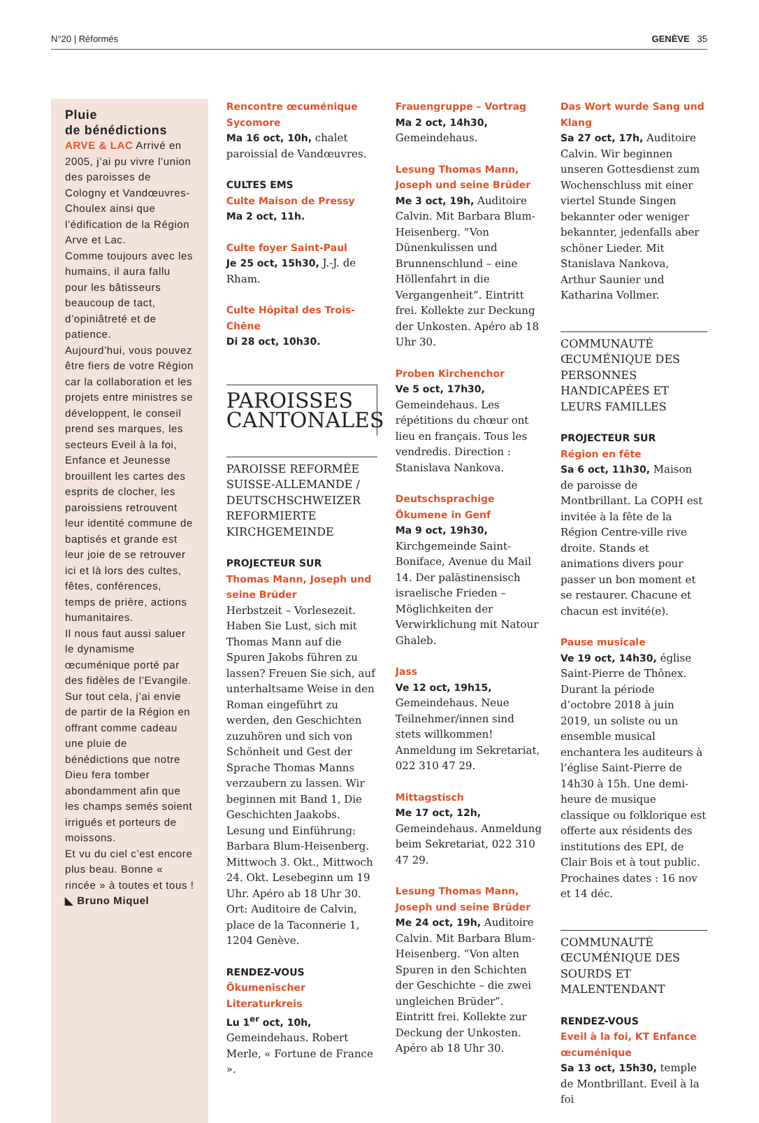N°20 | Réformés GENÈVE 35
Pluie
de bénédictions
ARVE & LAC Arrivé en 2005, j’ai pu vivre l’union des paroisses de Cologny et Vandœuvres-Choulex ainsi que l’édification de la Région Arve et Lac.
Comme toujours avec les humains, il aura fallu pour les bâtisseurs beaucoup de tact, d’opiniâtreté et de patience.
Aujourd’hui, vous pouvez être fiers de votre Région car la collaboration et les projets entre ministres se développent, le conseil prend ses marques, les secteurs Eveil à la foi, Enfance et Jeunesse brouillent les cartes des esprits de clocher, les paroissiens retrouvent leur identité commune de baptisés et grande est leur joie de se retrouver ici et là lors des cultes, fêtes, conférences, temps de prière, actions humanitaires.
Il nous faut aussi saluer le dynamisme œcuménique porté par des fidèles de l’Evangile. Sur tout cela, j’ai envie de partir de la Région en offrant comme cadeau une pluie de bénédictions que notre Dieu fera tomber abondamment afin que les champs semés soient irrigués et porteurs de moissons.
Et vu du ciel c’est encore plus beau. Bonne « rincée » à toutes et tous !
◣ Bruno Miquel
Rencontre œcuménique Sycomore
Ma 16 oct, 10h, chalet paroissial de Vandœuvres.
CULTES EMS
Culte Maison de Pressy
Ma 2 oct, 11h.
Culte foyer Saint-Paul
Je 25 oct, 15h30, J.-J. de Rham.
Culte Hôpital des Trois-Chêne
Di 28 oct, 10h30.
PAROISSES
CANTONALES
PAROISSE REFORMÉE SUISSE-ALLEMANDE / DEUTSCHSCHWEIZER REFORMIERTE KIRCHGEMEINDE
PROJECTEUR SUR
Thomas Mann, Joseph und seine Brüder
Herbstzeit – Vorlesezeit. Haben Sie Lust, sich mit Thomas Mann auf die Spuren Jakobs führen zu lassen? Freuen Sie sich, auf unterhaltsame Weise in den Roman eingeführt zu werden, den Geschichten zuzuhören und sich von Schönheit und Gest der Sprache Thomas Manns verzaubern zu lassen. Wir beginnen mit Band 1, Die Geschichten Jaakobs. Lesung und Einführung: Barbara Blum-Heisenberg. Mittwoch 3. Okt., Mittwoch 24. Okt. Lesebeginn um 19 Uhr. Apéro ab 18 Uhr 30. Ort: Auditoire de Calvin, place de la Taconnerie 1, 1204 Genève.
RENDEZ-VOUS
Ökumenischer Literaturkreis
Lu 1<sup>er</sup> oct, 10h, Gemeindehaus. Robert Merle, « Fortune de France ».
Frauengruppe – Vortrag
Ma 2 oct, 14h30, Gemeindehaus.
Lesung Thomas Mann, Joseph und seine Brüder
Me 3 oct, 19h, Auditoire Calvin. Mit Barbara Blum-Heisenberg. “Von Dünenkulissen und Brunnenschlund – eine Höllenfahrt in die Vergangenheit”. Eintritt frei. Kollekte zur Deckung der Unkosten. Apéro ab 18 Uhr 30.
Proben Kirchenchor
Ve 5 oct, 17h30, Gemeindehaus. Les répétitions du chœur ont lieu en français. Tous les vendredis. Direction : Stanislava Nankova.
Deutschsprachige Ökumene in Genf
Ma 9 oct, 19h30, Kirchgemeinde Saint-Boniface, Avenue du Mail 14. Der palästinensisch israelische Frieden – Möglichkeiten der Verwirklichung mit Natour Ghaleb.
Jass
Ve 12 oct, 19h15, Gemeindehaus. Neue Teilnehmer/innen sind stets willkommen! Anmeldung im Sekretariat, 022 310 47 29.
Mittagstisch
Me 17 oct, 12h, Gemeindehaus. Anmeldung beim Sekretariat, 022 310 47 29.
Lesung Thomas Mann, Joseph und seine Brüder
Me 24 oct, 19h, Auditoire Calvin. Mit Barbara Blum-Heisenberg. “Von alten Spuren in den Schichten der Geschichte – die zwei ungleichen Brüder”. Eintritt frei. Kollekte zur Deckung der Unkosten. Apéro ab 18 Uhr 30.
Das Wort wurde Sang und Klang
Sa 27 oct, 17h, Auditoire Calvin. Wir beginnen unseren Gottesdienst zum Wochenschluss mit einer viertel Stunde Singen bekannter oder weniger bekannter, jedenfalls aber schöner Lieder. Mit Stanislava Nankova, Arthur Saunier und Katharina Vollmer.
COMMUNAUTÉ ŒCUMÉNIQUE DES PERSONNES HANDICAPÉES ET LEURS FAMILLES
PROJECTEUR SUR
Région en fête
Sa 6 oct, 11h30, Maison de paroisse de Montbrillant. La COPH est invitée à la fête de la Région Centre-ville rive droite. Stands et animations divers pour passer un bon moment et se restaurer. Chacune et chacun est invité(e).
Pause musicale
Ve 19 oct, 14h30, église Saint-Pierre de Thônex. Durant la période d’octobre 2018 à juin 2019, un soliste ou un ensemble musical enchantera les auditeurs à l’église Saint-Pierre de 14h30 à 15h. Une demi-heure de musique classique ou folklorique est offerte aux résidents des institutions des EPI, de Clair Bois et à tout public. Prochaines dates : 16 nov et 14 déc.
COMMUNAUTÉ ŒCUMÉNIQUE DES SOURDS ET MALENTENDANT
RENDEZ-VOUS
Eveil à la foi, KT Enfance œcuménique
Sa 13 oct, 15h30, temple de Montbrillant. Eveil à la foi